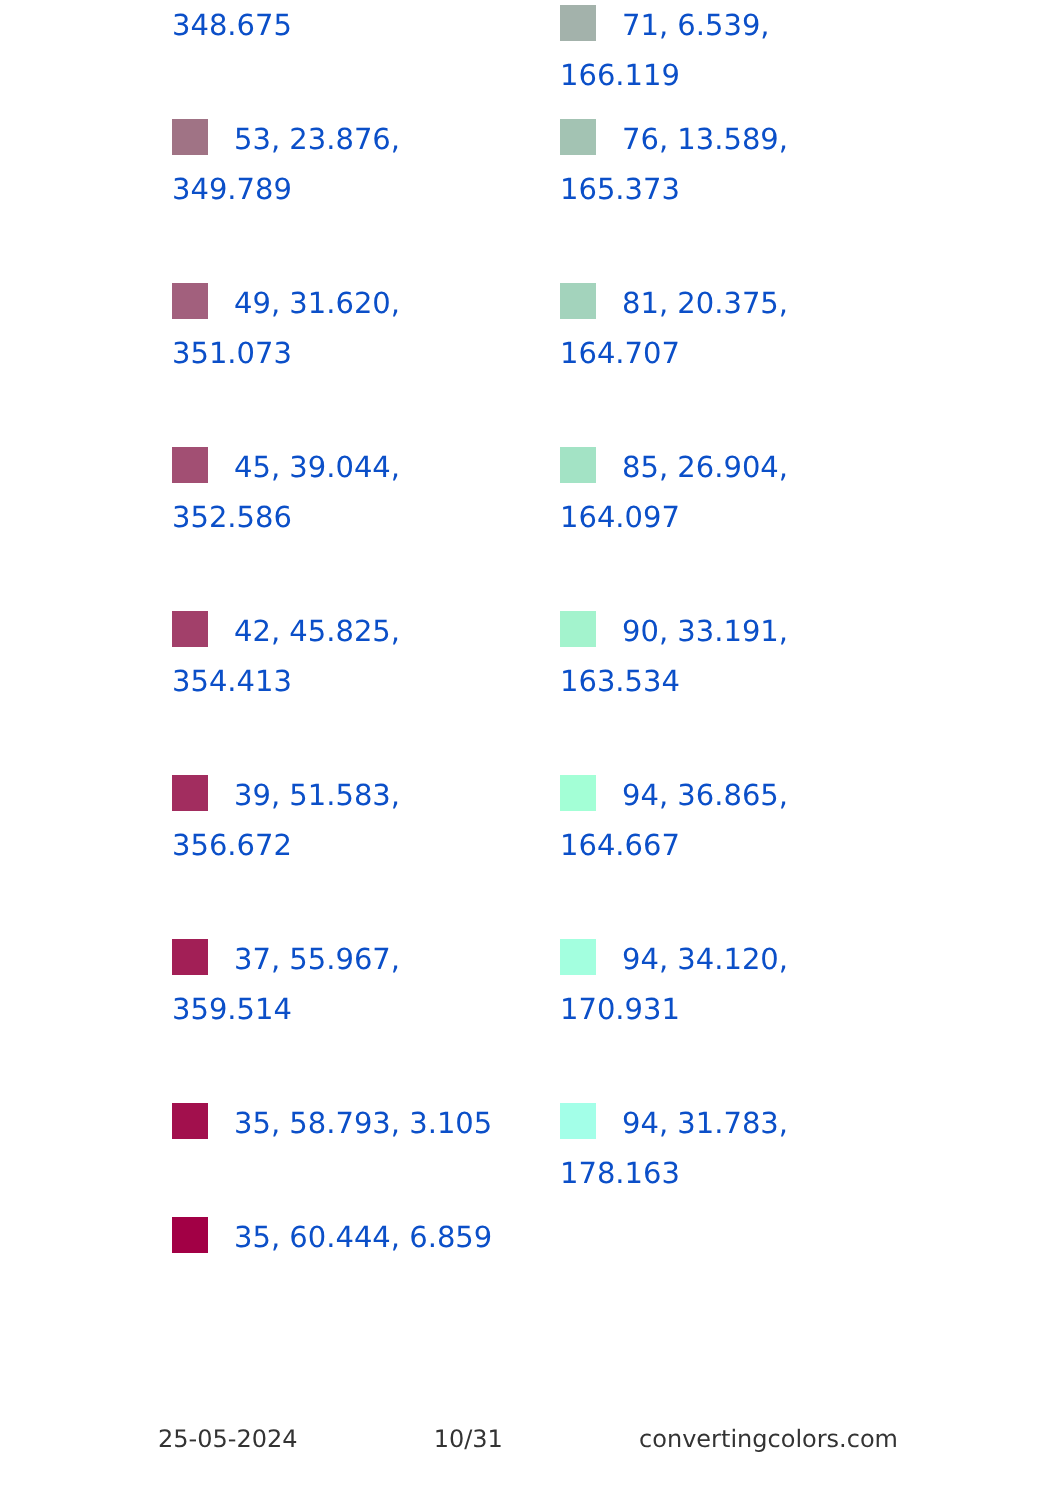348.675
53, 23.876, 349.789
49, 31.620, 351.073
45, 39.044, 352.586
42, 45.825, 354.413
39, 51.583, 356.672
37, 55.967, 359.514
35, 58.793, 3.105
35, 60.444, 6.859
71, 6.539, 166.119
76, 13.589, 165.373
81, 20.375, 164.707
85, 26.904, 164.097
90, 33.191, 163.534
94, 36.865, 164.667
94, 34.120, 170.931
94, 31.783, 178.163
25-05-2024 10/31 convertingcolors.com